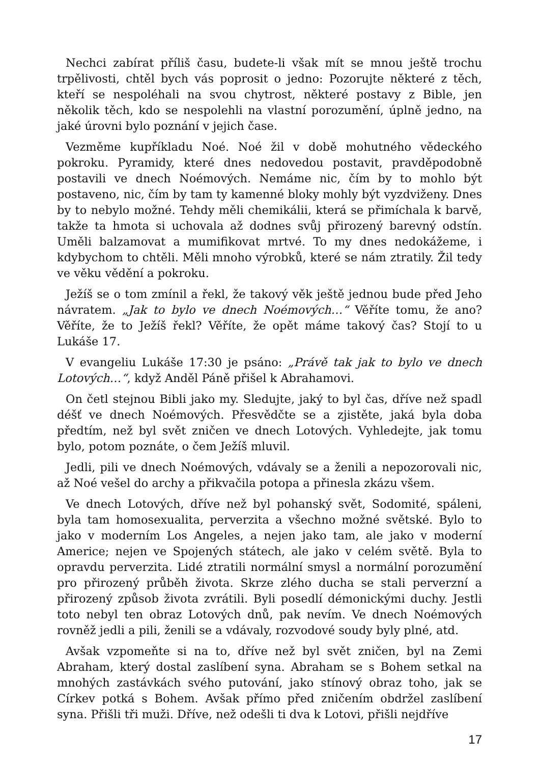Nechci zabírat příliš času, budete-li však mít se mnou ještě trochu trpělivosti, chtěl bych vás poprosit o jedno: Pozorujte některé z těch, kteří se nespoléhali na svou chytrost, některé postavy z Bible, jen několik těch, kdo se nespolehli na vlastní porozumění, úplně jedno, na jaké úrovni bylo poznání v jejich čase.
Vezměme kupříkladu Noé. Noé žil v době mohutného vědeckého pokroku. Pyramidy, které dnes nedovedou postavit, pravděpodobně postavili ve dnech Noémových. Nemáme nic, čím by to mohlo být postaveno, nic, čím by tam ty kamenné bloky mohly být vyzdviženy. Dnes by to nebylo možné. Tehdy měli chemikálii, která se přimíchala k barvě, takže ta hmota si uchovala až dodnes svůj přirozený barevný odstín. Uměli balzamovat a mumifikovat mrtvé. To my dnes nedokážeme, i kdybychom to chtěli. Měli mnoho výrobků, které se nám ztratily. Žil tedy ve věku vědění a pokroku.
Ježíš se o tom zmínil a řekl, že takový věk ještě jednou bude před Jeho návratem. „Jak to bylo ve dnech Noémových…“ Věříte tomu, že ano? Věříte, že to Ježíš řekl? Věříte, že opět máme takový čas? Stojí to u Lukáše 17.
V evangeliu Lukáše 17:30 je psáno: „Právě tak jak to bylo ve dnech Lotových…“, když Anděl Páně přišel k Abrahamovi.
On četl stejnou Bibli jako my. Sledujte, jaký to byl čas, dříve než spadl déšť ve dnech Noémových. Přesvědčte se a zjistěte, jaká byla doba předtím, než byl svět zničen ve dnech Lotových. Vyhledejte, jak tomu bylo, potom poznáte, o čem Ježíš mluvil.
Jedli, pili ve dnech Noémových, vdávaly se a ženili a nepozorovali nic, až Noé vešel do archy a přikvačila potopa a přinesla zkázu všem.
Ve dnech Lotových, dříve než byl pohanský svět, Sodomité, spáleni, byla tam homosexualita, perverzita a všechno možné světské. Bylo to jako v moderním Los Angeles, a nejen jako tam, ale jako v moderní Americe; nejen ve Spojených státech, ale jako v celém světě. Byla to opravdu perverzita. Lidé ztratili normální smysl a normální porozumění pro přirozený průběh života. Skrze zlého ducha se stali perverzní a přirozený způsob života zvrátili. Byli posedlí démonickými duchy. Jestli toto nebyl ten obraz Lotových dnů, pak nevím. Ve dnech Noémových rovněž jedli a pili, ženili se a vdávaly, rozvodové soudy byly plné, atd.
Avšak vzpomeňte si na to, dříve než byl svět zničen, byl na Zemi Abraham, který dostal zaslíbení syna. Abraham se s Bohem setkal na mnohých zastávkách svého putování, jako stínový obraz toho, jak se Církev potká s Bohem. Avšak přímo před zničením obdržel zaslíbení syna. Přišli tři muži. Dříve, než odešli ti dva k Lotovi, přišli nejdříve
17